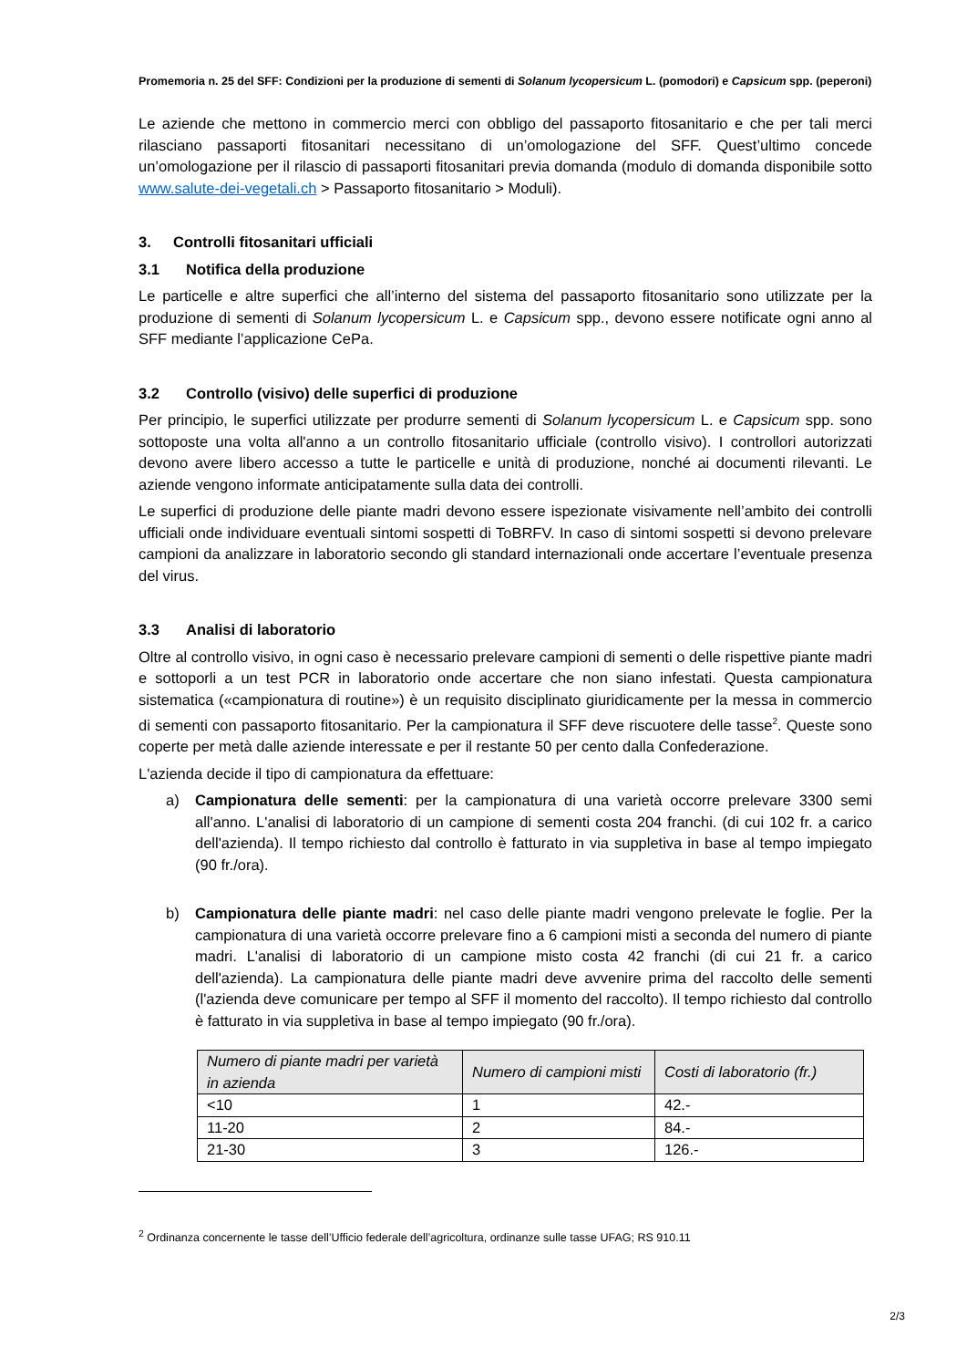Promemoria n. 25 del SFF: Condizioni per la produzione di sementi di Solanum lycopersicum L. (pomodori) e Capsicum spp. (peperoni)
Le aziende che mettono in commercio merci con obbligo del passaporto fitosanitario e che per tali merci rilasciano passaporti fitosanitari necessitano di un’omologazione del SFF. Quest’ultimo concede un’omologazione per il rilascio di passaporti fitosanitari previa domanda (modulo di domanda disponibile sotto www.salute-dei-vegetali.ch > Passaporto fitosanitario > Moduli).
3. Controlli fitosanitari ufficiali
3.1 Notifica della produzione
Le particelle e altre superfici che all’interno del sistema del passaporto fitosanitario sono utilizzate per la produzione di sementi di Solanum lycopersicum L. e Capsicum spp., devono essere notificate ogni anno al SFF mediante l’applicazione CePa.
3.2 Controllo (visivo) delle superfici di produzione
Per principio, le superfici utilizzate per produrre sementi di Solanum lycopersicum L. e Capsicum spp. sono sottoposte una volta all'anno a un controllo fitosanitario ufficiale (controllo visivo). I controllori autorizzati devono avere libero accesso a tutte le particelle e unità di produzione, nonché ai documenti rilevanti. Le aziende vengono informate anticipatamente sulla data dei controlli.
Le superfici di produzione delle piante madri devono essere ispezionate visivamente nell’ambito dei controlli ufficiali onde individuare eventuali sintomi sospetti di ToBRFV. In caso di sintomi sospetti si devono prelevare campioni da analizzare in laboratorio secondo gli standard internazionali onde accertare l’eventuale presenza del virus.
3.3 Analisi di laboratorio
Oltre al controllo visivo, in ogni caso è necessario prelevare campioni di sementi o delle rispettive piante madri e sottoporli a un test PCR in laboratorio onde accertare che non siano infestati. Questa campionatura sistematica («campionatura di routine») è un requisito disciplinato giuridicamente per la messa in commercio di sementi con passaporto fitosanitario. Per la campionatura il SFF deve riscuotere delle tasse<sup>2</sup>. Queste sono coperte per metà dalle aziende interessate e per il restante 50 per cento dalla Confederazione.
L'azienda decide il tipo di campionatura da effettuare:
a) Campionatura delle sementi: per la campionatura di una varietà occorre prelevare 3300 semi all'anno. L'analisi di laboratorio di un campione di sementi costa 204 franchi. (di cui 102 fr. a carico dell'azienda). Il tempo richiesto dal controllo è fatturato in via suppletiva in base al tempo impiegato (90 fr./ora).
b) Campionatura delle piante madri: nel caso delle piante madri vengono prelevate le foglie. Per la campionatura di una varietà occorre prelevare fino a 6 campioni misti a seconda del numero di piante madri. L'analisi di laboratorio di un campione misto costa 42 franchi (di cui 21 fr. a carico dell'azienda). La campionatura delle piante madri deve avvenire prima del raccolto delle sementi (l'azienda deve comunicare per tempo al SFF il momento del raccolto). Il tempo richiesto dal controllo è fatturato in via suppletiva in base al tempo impiegato (90 fr./ora).
| Numero di piante madri per varietà in azienda | Numero di campioni misti | Costi di laboratorio (fr.) |
| --- | --- | --- |
| <10 | 1 | 42.- |
| 11-20 | 2 | 84.- |
| 21-30 | 3 | 126.- |
<sup>2</sup> Ordinanza concernente le tasse dell’Ufficio federale dell’agricoltura, ordinanze sulle tasse UFAG; RS 910.11
2/3